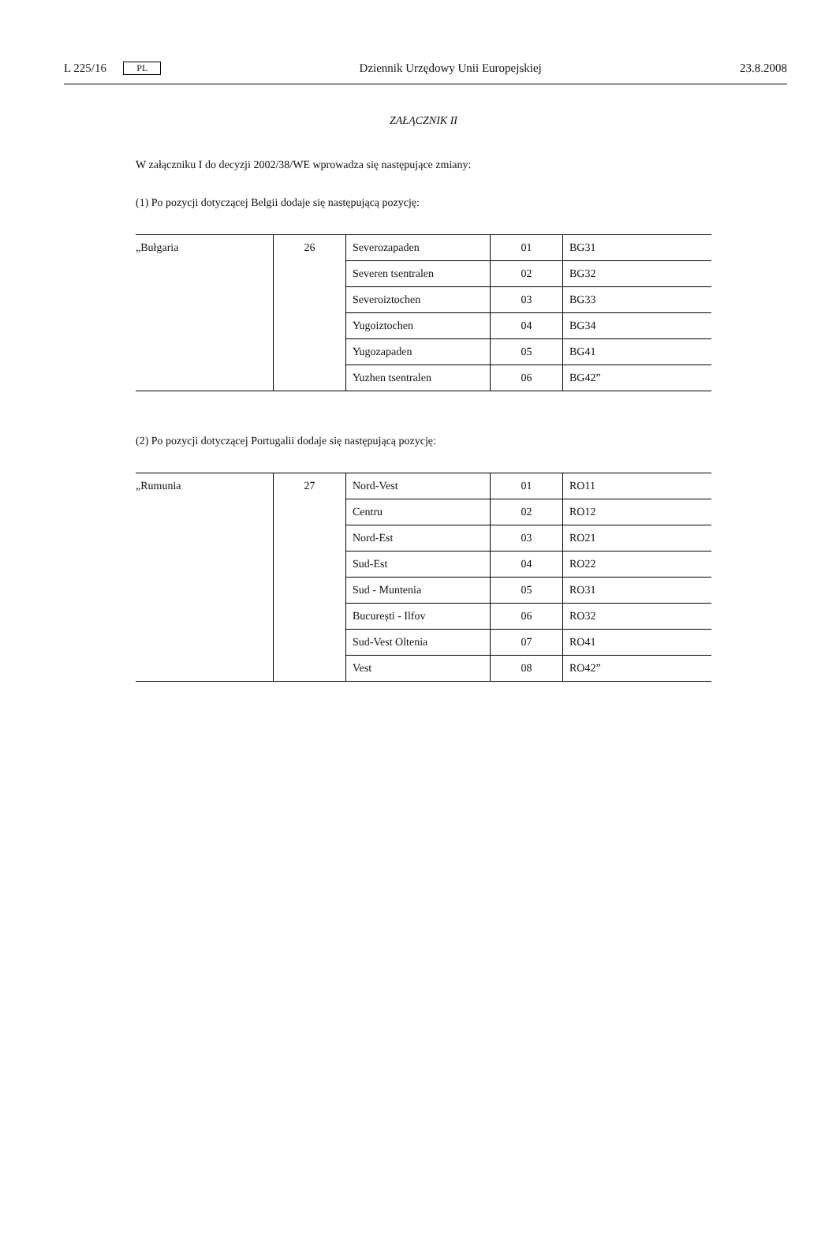L 225/16 PL Dziennik Urzędowy Unii Europejskiej 23.8.2008
ZAŁĄCZNIK II
W załączniku I do decyzji 2002/38/WE wprowadza się następujące zmiany:
(1) Po pozycji dotyczącej Belgii dodaje się następującą pozycję:
| „Bułgaria | 26 | Severozapaden | 01 | BG31 |
| | | Severen tsentralen | 02 | BG32 |
| | | Severoiztochen | 03 | BG33 |
| | | Yugoiztochen | 04 | BG34 |
| | | Yugozapaden | 05 | BG41 |
| | | Yuzhen tsentralen | 06 | BG42” |
(2) Po pozycji dotyczącej Portugalii dodaje się następującą pozycję:
| „Rumunia | 27 | Nord-Vest | 01 | RO11 |
| | | Centru | 02 | RO12 |
| | | Nord-Est | 03 | RO21 |
| | | Sud-Est | 04 | RO22 |
| | | Sud - Muntenia | 05 | RO31 |
| | | București - Ilfov | 06 | RO32 |
| | | Sud-Vest Oltenia | 07 | RO41 |
| | | Vest | 08 | RO42” |